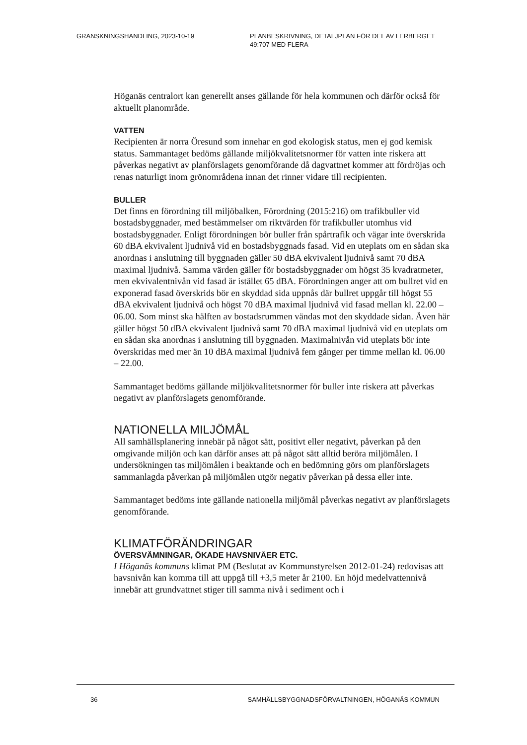GRANSKNINGSHANDLING, 2023-10-19 PLANBESKRIVNING, DETALJPLAN FÖR DEL AV LERBERGET 49:707 MED FLERA
Höganäs centralort kan generellt anses gällande för hela kommunen och därför också för aktuellt planområde.
VATTEN
Recipienten är norra Öresund som innehar en god ekologisk status, men ej god kemisk status. Sammantaget bedöms gällande miljökvalitetsnormer för vatten inte riskera att påverkas negativt av planförslagets genomförande då dagvattnet kommer att fördröjas och renas naturligt inom grönområdena innan det rinner vidare till recipienten.
BULLER
Det finns en förordning till miljöbalken, Förordning (2015:216) om trafikbuller vid bostadsbyggnader, med bestämmelser om riktvärden för trafikbuller utomhus vid bostadsbyggnader. Enligt förordningen bör buller från spårtrafik och vägar inte överskrida 60 dBA ekvivalent ljudnivå vid en bostadsbyggnads fasad. Vid en uteplats om en sådan ska anordnas i anslutning till byggnaden gäller 50 dBA ekvivalent ljudnivå samt 70 dBA maximal ljudnivå. Samma värden gäller för bostadsbyggnader om högst 35 kvadratmeter, men ekvivalentnivån vid fasad är istället 65 dBA. Förordningen anger att om bullret vid en exponerad fasad överskrids bör en skyddad sida uppnås där bullret uppgår till högst 55 dBA ekvivalent ljudnivå och högst 70 dBA maximal ljudnivå vid fasad mellan kl. 22.00 – 06.00. Som minst ska hälften av bostadsrummen vändas mot den skyddade sidan. Även här gäller högst 50 dBA ekvivalent ljudnivå samt 70 dBA maximal ljudnivå vid en uteplats om en sådan ska anordnas i anslutning till byggnaden. Maximalnivån vid uteplats bör inte överskridas med mer än 10 dBA maximal ljudnivå fem gånger per timme mellan kl. 06.00 – 22.00.
Sammantaget bedöms gällande miljökvalitetsnormer för buller inte riskera att påverkas negativt av planförslagets genomförande.
NATIONELLA MILJÖMÅL
All samhällsplanering innebär på något sätt, positivt eller negativt, påverkan på den omgivande miljön och kan därför anses att på något sätt alltid beröra miljömålen. I undersökningen tas miljömålen i beaktande och en bedömning görs om planförslagets sammanlagda påverkan på miljömålen utgör negativ påverkan på dessa eller inte.
Sammantaget bedöms inte gällande nationella miljömål påverkas negativt av planförslagets genomförande.
KLIMATFÖRÄNDRINGAR
ÖVERSVÄMNINGAR, ÖKADE HAVSNIVÅER ETC.
I Höganäs kommuns klimat PM (Beslutat av Kommunstyrelsen 2012-01-24) redovisas att havsnivån kan komma till att uppgå till +3,5 meter år 2100. En höjd medelvattennivå innebär att grundvattnet stiger till samma nivå i sediment och i
36 SAMHÄLLSBYGGNADSFÖRVALTNINGEN, HÖGANÄS KOMMUN